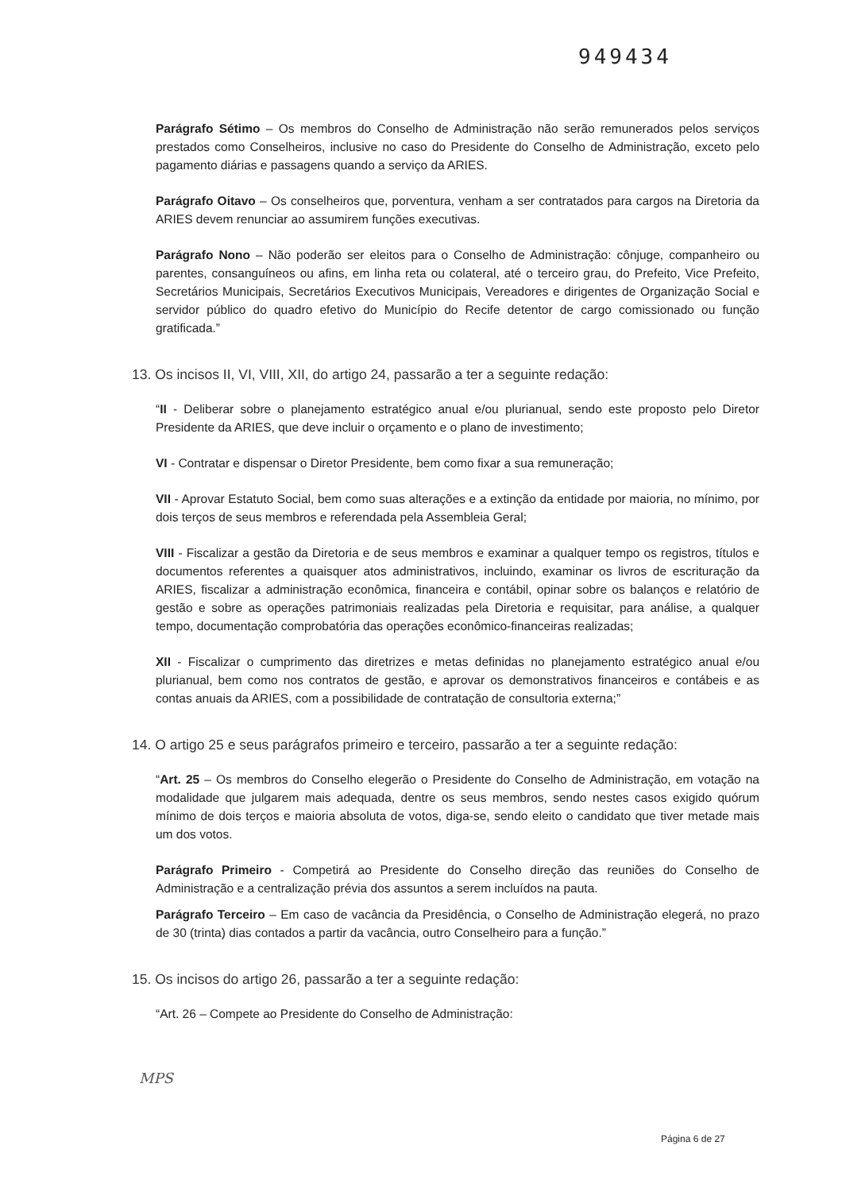949434
Parágrafo Sétimo – Os membros do Conselho de Administração não serão remunerados pelos serviços prestados como Conselheiros, inclusive no caso do Presidente do Conselho de Administração, exceto pelo pagamento diárias e passagens quando a serviço da ARIES.
Parágrafo Oitavo – Os conselheiros que, porventura, venham a ser contratados para cargos na Diretoria da ARIES devem renunciar ao assumirem funções executivas.
Parágrafo Nono – Não poderão ser eleitos para o Conselho de Administração: cônjuge, companheiro ou parentes, consanguíneos ou afins, em linha reta ou colateral, até o terceiro grau, do Prefeito, Vice Prefeito, Secretários Municipais, Secretários Executivos Municipais, Vereadores e dirigentes de Organização Social e servidor público do quadro efetivo do Município do Recife detentor de cargo comissionado ou função gratificada.”
13. Os incisos II, VI, VIII, XII, do artigo 24, passarão a ter a seguinte redação:
“II - Deliberar sobre o planejamento estratégico anual e/ou plurianual, sendo este proposto pelo Diretor Presidente da ARIES, que deve incluir o orçamento e o plano de investimento;
VI - Contratar e dispensar o Diretor Presidente, bem como fixar a sua remuneração;
VII - Aprovar Estatuto Social, bem como suas alterações e a extinção da entidade por maioria, no mínimo, por dois terços de seus membros e referendada pela Assembleia Geral;
VIII - Fiscalizar a gestão da Diretoria e de seus membros e examinar a qualquer tempo os registros, títulos e documentos referentes a quaisquer atos administrativos, incluindo, examinar os livros de escrituração da ARIES, fiscalizar a administração econômica, financeira e contábil, opinar sobre os balanços e relatório de gestão e sobre as operações patrimoniais realizadas pela Diretoria e requisitar, para análise, a qualquer tempo, documentação comprobatória das operações econômico-financeiras realizadas;
XII - Fiscalizar o cumprimento das diretrizes e metas definidas no planejamento estratégico anual e/ou plurianual, bem como nos contratos de gestão, e aprovar os demonstrativos financeiros e contábeis e as contas anuais da ARIES, com a possibilidade de contratação de consultoria externa;”
14. O artigo 25 e seus parágrafos primeiro e terceiro, passarão a ter a seguinte redação:
“Art. 25 – Os membros do Conselho elegerão o Presidente do Conselho de Administração, em votação na modalidade que julgarem mais adequada, dentre os seus membros, sendo nestes casos exigido quórum mínimo de dois terços e maioria absoluta de votos, diga-se, sendo eleito o candidato que tiver metade mais um dos votos.
Parágrafo Primeiro - Competirá ao Presidente do Conselho direção das reuniões do Conselho de Administração e a centralização prévia dos assuntos a serem incluídos na pauta.
Parágrafo Terceiro – Em caso de vacância da Presidência, o Conselho de Administração elegerá, no prazo de 30 (trinta) dias contados a partir da vacância, outro Conselheiro para a função.”
15. Os incisos do artigo 26, passarão a ter a seguinte redação:
“Art. 26 – Compete ao Presidente do Conselho de Administração:
MPS
Página 6 de 27